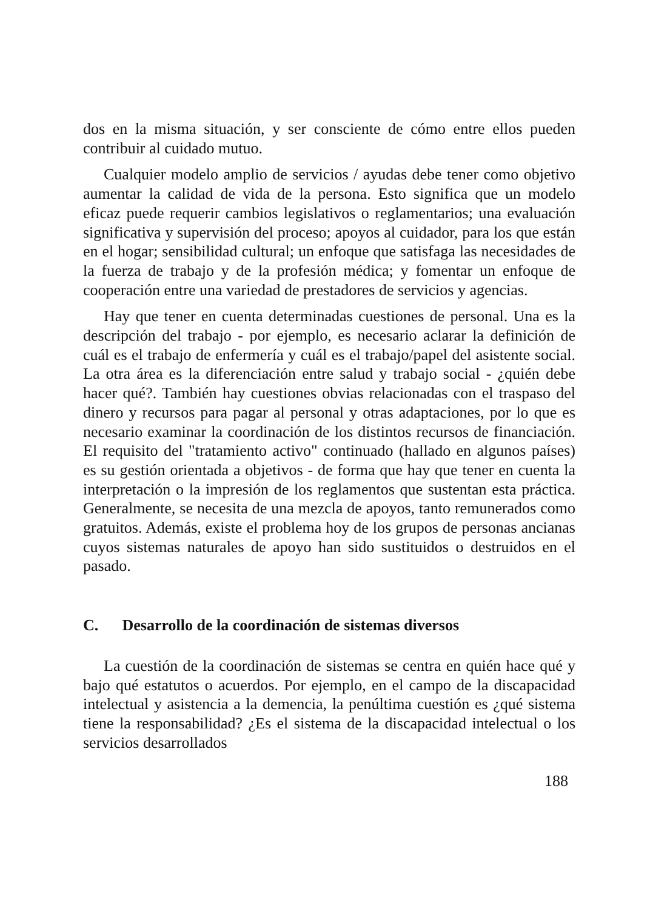dos en la misma situación, y ser consciente de cómo entre ellos pueden contribuir al cuidado mutuo.
Cualquier modelo amplio de servicios / ayudas debe tener como objetivo aumentar la calidad de vida de la persona. Esto significa que un modelo eficaz puede requerir cambios legislativos o reglamentarios; una evaluación significativa y supervisión del proceso; apoyos al cuidador, para los que están en el hogar; sensibilidad cultural; un enfoque que satisfaga las necesidades de la fuerza de trabajo y de la profesión médica; y fomentar un enfoque de cooperación entre una variedad de prestadores de servicios y agencias.
Hay que tener en cuenta determinadas cuestiones de personal. Una es la descripción del trabajo - por ejemplo, es necesario aclarar la definición de cuál es el trabajo de enfermería y cuál es el trabajo/papel del asistente social. La otra área es la diferenciación entre salud y trabajo social - ¿quién debe hacer qué?. También hay cuestiones obvias relacionadas con el traspaso del dinero y recursos para pagar al personal y otras adaptaciones, por lo que es necesario examinar la coordinación de los distintos recursos de financiación. El requisito del "tratamiento activo" continuado (hallado en algunos países) es su gestión orientada a objetivos - de forma que hay que tener en cuenta la interpretación o la impresión de los reglamentos que sustentan esta práctica. Generalmente, se necesita de una mezcla de apoyos, tanto remunerados como gratuitos. Además, existe el problema hoy de los grupos de personas ancianas cuyos sistemas naturales de apoyo han sido sustituidos o destruidos en el pasado.
C. Desarrollo de la coordinación de sistemas diversos
La cuestión de la coordinación de sistemas se centra en quién hace qué y bajo qué estatutos o acuerdos. Por ejemplo, en el campo de la discapacidad intelectual y asistencia a la demencia, la penúltima cuestión es ¿qué sistema tiene la responsabilidad? ¿Es el sistema de la discapacidad intelectual o los servicios desarrollados
188